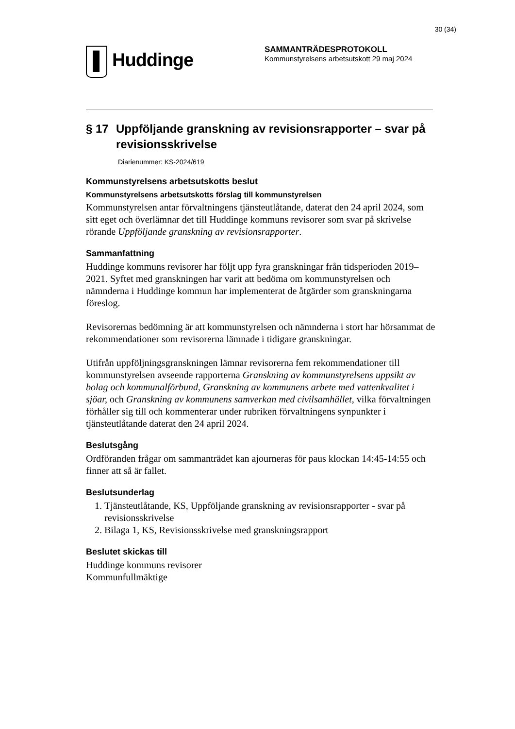30 (34)
Huddinge
SAMMANTRÄDESPROTOKOLL
Kommunstyrelsens arbetsutskott 29 maj 2024
§ 17 Uppföljande granskning av revisionsrapporter – svar på revisionsskrivelse
Diarienummer: KS-2024/619
Kommunstyrelsens arbetsutskotts beslut
Kommunstyrelsens arbetsutskotts förslag till kommunstyrelsen
Kommunstyrelsen antar förvaltningens tjänsteutlåtande, daterat den 24 april 2024, som sitt eget och överlämnar det till Huddinge kommuns revisorer som svar på skrivelse rörande Uppföljande granskning av revisionsrapporter.
Sammanfattning
Huddinge kommuns revisorer har följt upp fyra granskningar från tidsperioden 2019–2021. Syftet med granskningen har varit att bedöma om kommunstyrelsen och nämnderna i Huddinge kommun har implementerat de åtgärder som granskningarna föreslog.
Revisorernas bedömning är att kommunstyrelsen och nämnderna i stort har hörsammat de rekommendationer som revisorerna lämnade i tidigare granskningar.
Utifrån uppföljningsgranskningen lämnar revisorerna fem rekommendationer till kommunstyrelsen avseende rapporterna Granskning av kommunstyrelsens uppsikt av bolag och kommunalförbund, Granskning av kommunens arbete med vattenkvalitet i sjöar, och Granskning av kommunens samverkan med civilsamhället, vilka förvaltningen förhåller sig till och kommenterar under rubriken förvaltningens synpunkter i tjänsteutlåtande daterat den 24 april 2024.
Beslutsgång
Ordföranden frågar om sammanträdet kan ajourneras för paus klockan 14:45-14:55 och finner att så är fallet.
Beslutsunderlag
1. Tjänsteutlåtande, KS, Uppföljande granskning av revisionsrapporter - svar på revisionsskrivelse
2. Bilaga 1, KS, Revisionsskrivelse med granskningsrapport
Beslutet skickas till
Huddinge kommuns revisorer
Kommunfullmäktige